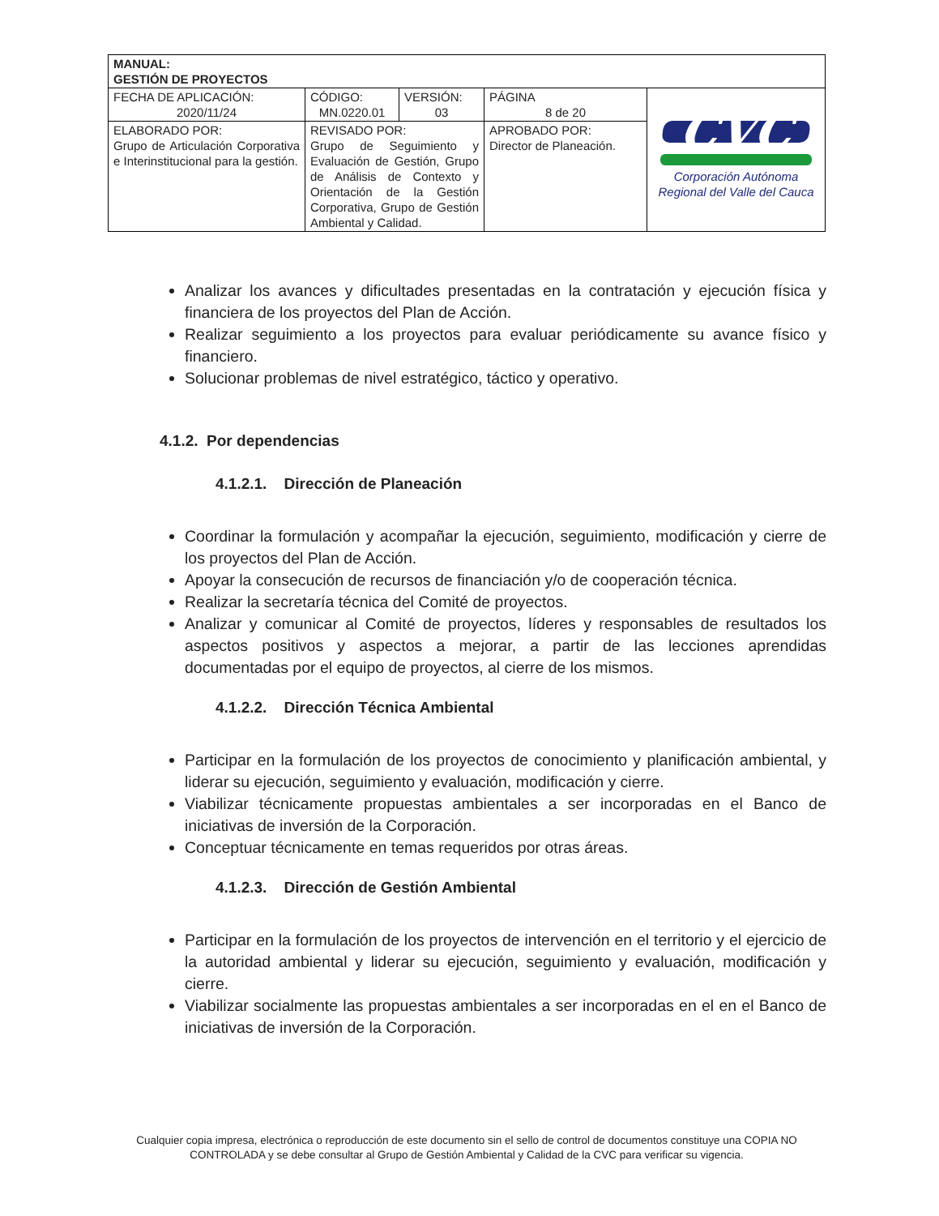| MANUAL: GESTIÓN DE PROYECTOS | | | | |
| FECHA DE APLICACIÓN: 2020/11/24 | CÓDIGO: MN.0220.01 | VERSIÓN: 03 | PÁGINA 8 de 20 | CVC Corporación Autónoma Regional del Valle del Cauca |
| ELABORADO POR: Grupo de Articulación Corporativa e Interinstitucional para la gestión. | REVISADO POR: Grupo de Seguimiento y Evaluación de Gestión, Grupo de Análisis de Contexto y Orientación de la Gestión Corporativa, Grupo de Gestión Ambiental y Calidad. | | APROBADO POR: Director de Planeación. | |
Analizar los avances y dificultades presentadas en la contratación y ejecución física y financiera de los proyectos del Plan de Acción.
Realizar seguimiento a los proyectos para evaluar periódicamente su avance físico y financiero.
Solucionar problemas de nivel estratégico, táctico y operativo.
4.1.2. Por dependencias
4.1.2.1. Dirección de Planeación
Coordinar la formulación y acompañar la ejecución, seguimiento, modificación y cierre de los proyectos del Plan de Acción.
Apoyar la consecución de recursos de financiación y/o de cooperación técnica.
Realizar la secretaría técnica del Comité de proyectos.
Analizar y comunicar al Comité de proyectos, líderes y responsables de resultados los aspectos positivos y aspectos a mejorar, a partir de las lecciones aprendidas documentadas por el equipo de proyectos, al cierre de los mismos.
4.1.2.2. Dirección Técnica Ambiental
Participar en la formulación de los proyectos de conocimiento y planificación ambiental, y liderar su ejecución, seguimiento y evaluación, modificación y cierre.
Viabilizar técnicamente propuestas ambientales a ser incorporadas en el Banco de iniciativas de inversión de la Corporación.
Conceptuar técnicamente en temas requeridos por otras áreas.
4.1.2.3. Dirección de Gestión Ambiental
Participar en la formulación de los proyectos de intervención en el territorio y el ejercicio de la autoridad ambiental y liderar su ejecución, seguimiento y evaluación, modificación y cierre.
Viabilizar socialmente las propuestas ambientales a ser incorporadas en el en el Banco de iniciativas de inversión de la Corporación.
Cualquier copia impresa, electrónica o reproducción de este documento sin el sello de control de documentos constituye una COPIA NO CONTROLADA y se debe consultar al Grupo de Gestión Ambiental y Calidad de la CVC para verificar su vigencia.